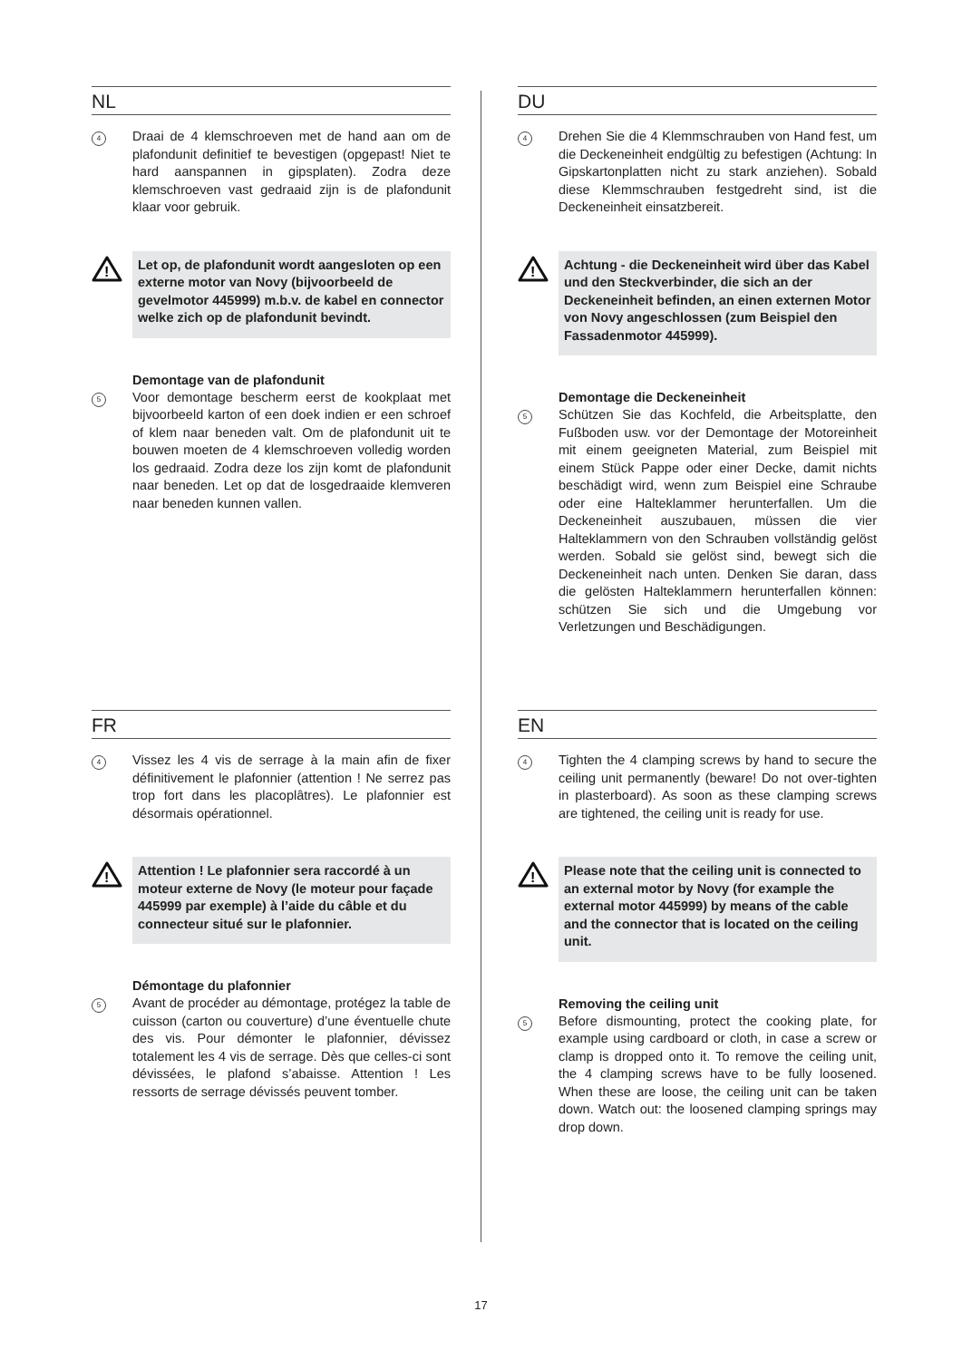NL
4
Draai de 4 klemschroeven met de hand aan om de plafondunit definitief te bevestigen (opgepast! Niet te hard aanspannen in gipsplaten). Zodra deze klemschroeven vast gedraaid zijn is de plafondunit klaar voor gebruik.
!
Let op, de plafondunit wordt aangesloten op een externe motor van Novy (bijvoorbeeld de gevelmotor 445999) m.b.v. de kabel en connector welke zich op de plafondunit bevindt.
Demontage van de plafondunit
5
Voor demontage bescherm eerst de kookplaat met bijvoorbeeld karton of een doek indien er een schroef of klem naar beneden valt. Om de plafondunit uit te bouwen moeten de 4 klemschroeven volledig worden los gedraaid. Zodra deze los zijn komt de plafondunit naar beneden. Let op dat de losgedraaide klemveren naar beneden kunnen vallen.
DU
4
Drehen Sie die 4 Klemmschrauben von Hand fest, um die Deckeneinheit endgültig zu befestigen (Achtung: In Gipskartonplatten nicht zu stark anziehen). Sobald diese Klemmschrauben festgedreht sind, ist die Deckeneinheit einsatzbereit.
!
Achtung - die Deckeneinheit wird über das Kabel und den Steckverbinder, die sich an der Deckeneinheit befinden, an einen externen Motor von Novy angeschlossen (zum Beispiel den Fassadenmotor 445999).
Demontage die Deckeneinheit
5
Schützen Sie das Kochfeld, die Arbeitsplatte, den Fußboden usw. vor der Demontage der Motoreinheit mit einem geeigneten Material, zum Beispiel mit einem Stück Pappe oder einer Decke, damit nichts beschädigt wird, wenn zum Beispiel eine Schraube oder eine Halteklammer herunterfallen. Um die Deckeneinheit auszubauen, müssen die vier Halteklammern von den Schrauben vollständig gelöst werden. Sobald sie gelöst sind, bewegt sich die Deckeneinheit nach unten. Denken Sie daran, dass die gelösten Halteklammern herunterfallen können: schützen Sie sich und die Umgebung vor Verletzungen und Beschädigungen.
FR
4
Vissez les 4 vis de serrage à la main afin de fixer définitivement le plafonnier (attention ! Ne serrez pas trop fort dans les placoplâtres). Le plafonnier est désormais opérationnel.
!
Attention ! Le plafonnier sera raccordé à un moteur externe de Novy (le moteur pour façade 445999 par exemple) à l’aide du câble et du connecteur situé sur le plafonnier.
Démontage du plafonnier
5
Avant de procéder au démontage, protégez la table de cuisson (carton ou couverture) d’une éventuelle chute des vis. Pour démonter le plafonnier, dévissez totalement les 4 vis de serrage. Dès que celles-ci sont dévissées, le plafond s’abaisse. Attention ! Les ressorts de serrage dévissés peuvent tomber.
EN
4
Tighten the 4 clamping screws by hand to secure the ceiling unit permanently (beware! Do not over-tighten in plasterboard). As soon as these clamping screws are tightened, the ceiling unit is ready for use.
!
Please note that the ceiling unit is connected to an external motor by Novy (for example the external motor 445999) by means of the cable and the connector that is located on the ceiling unit.
Removing the ceiling unit
5
Before dismounting, protect the cooking plate, for example using cardboard or cloth, in case a screw or clamp is dropped onto it. To remove the ceiling unit, the 4 clamping screws have to be fully loosened. When these are loose, the ceiling unit can be taken down. Watch out: the loosened clamping springs may drop down.
17